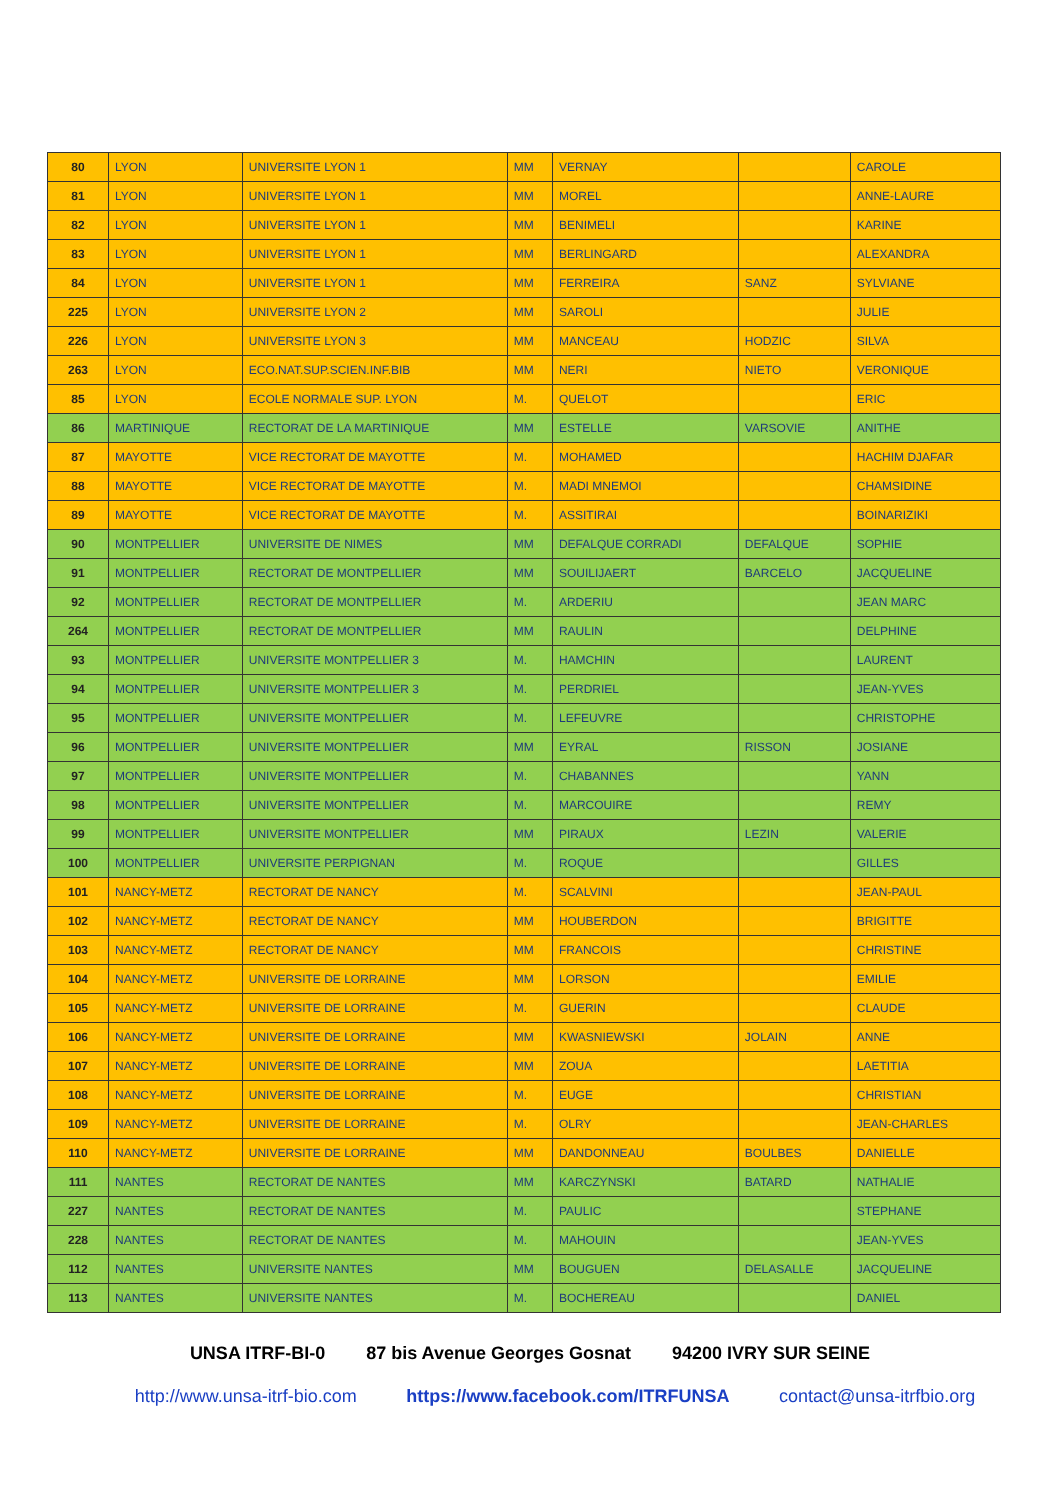| 80 | LYON | UNIVERSITE LYON 1 | MM | VERNAY | | CAROLE |
| 81 | LYON | UNIVERSITE LYON 1 | MM | MOREL | | ANNE-LAURE |
| 82 | LYON | UNIVERSITE LYON 1 | MM | BENIMELI | | KARINE |
| 83 | LYON | UNIVERSITE LYON 1 | MM | BERLINGARD | | ALEXANDRA |
| 84 | LYON | UNIVERSITE LYON 1 | MM | FERREIRA | SANZ | SYLVIANE |
| 225 | LYON | UNIVERSITE LYON 2 | MM | SAROLI | | JULIE |
| 226 | LYON | UNIVERSITE LYON 3 | MM | MANCEAU | HODZIC | SILVA |
| 263 | LYON | ECO.NAT.SUP.SCIEN.INF.BIB | MM | NERI | NIETO | VERONIQUE |
| 85 | LYON | ECOLE NORMALE SUP. LYON | M. | QUELOT | | ERIC |
| 86 | MARTINIQUE | RECTORAT DE LA MARTINIQUE | MM | ESTELLE | VARSOVIE | ANITHE |
| 87 | MAYOTTE | VICE RECTORAT DE MAYOTTE | M. | MOHAMED | | HACHIM DJAFAR |
| 88 | MAYOTTE | VICE RECTORAT DE MAYOTTE | M. | MADI MNEMOI | | CHAMSIDINE |
| 89 | MAYOTTE | VICE RECTORAT DE MAYOTTE | M. | ASSITIRAI | | BOINARIZIKI |
| 90 | MONTPELLIER | UNIVERSITE DE NIMES | MM | DEFALQUE CORRADI | DEFALQUE | SOPHIE |
| 91 | MONTPELLIER | RECTORAT DE MONTPELLIER | MM | SOUILIJAERT | BARCELO | JACQUELINE |
| 92 | MONTPELLIER | RECTORAT DE MONTPELLIER | M. | ARDERIU | | JEAN MARC |
| 264 | MONTPELLIER | RECTORAT DE MONTPELLIER | MM | RAULIN | | DELPHINE |
| 93 | MONTPELLIER | UNIVERSITE MONTPELLIER 3 | M. | HAMCHIN | | LAURENT |
| 94 | MONTPELLIER | UNIVERSITE MONTPELLIER 3 | M. | PERDRIEL | | JEAN-YVES |
| 95 | MONTPELLIER | UNIVERSITE MONTPELLIER | M. | LEFEUVRE | | CHRISTOPHE |
| 96 | MONTPELLIER | UNIVERSITE MONTPELLIER | MM | EYRAL | RISSON | JOSIANE |
| 97 | MONTPELLIER | UNIVERSITE MONTPELLIER | M. | CHABANNES | | YANN |
| 98 | MONTPELLIER | UNIVERSITE MONTPELLIER | M. | MARCOUIRE | | REMY |
| 99 | MONTPELLIER | UNIVERSITE MONTPELLIER | MM | PIRAUX | LEZIN | VALERIE |
| 100 | MONTPELLIER | UNIVERSITE PERPIGNAN | M. | ROQUE | | GILLES |
| 101 | NANCY-METZ | RECTORAT DE NANCY | M. | SCALVINI | | JEAN-PAUL |
| 102 | NANCY-METZ | RECTORAT DE NANCY | MM | HOUBERDON | | BRIGITTE |
| 103 | NANCY-METZ | RECTORAT DE NANCY | MM | FRANCOIS | | CHRISTINE |
| 104 | NANCY-METZ | UNIVERSITE DE LORRAINE | MM | LORSON | | EMILIE |
| 105 | NANCY-METZ | UNIVERSITE DE LORRAINE | M. | GUERIN | | CLAUDE |
| 106 | NANCY-METZ | UNIVERSITE DE LORRAINE | MM | KWASNIEWSKI | JOLAIN | ANNE |
| 107 | NANCY-METZ | UNIVERSITE DE LORRAINE | MM | ZOUA | | LAETITIA |
| 108 | NANCY-METZ | UNIVERSITE DE LORRAINE | M. | EUGE | | CHRISTIAN |
| 109 | NANCY-METZ | UNIVERSITE DE LORRAINE | M. | OLRY | | JEAN-CHARLES |
| 110 | NANCY-METZ | UNIVERSITE DE LORRAINE | MM | DANDONNEAU | BOULBES | DANIELLE |
| 111 | NANTES | RECTORAT DE NANTES | MM | KARCZYNSKI | BATARD | NATHALIE |
| 227 | NANTES | RECTORAT DE NANTES | M. | PAULIC | | STEPHANE |
| 228 | NANTES | RECTORAT DE NANTES | M. | MAHOUIN | | JEAN-YVES |
| 112 | NANTES | UNIVERSITE NANTES | MM | BOUGUEN | DELASALLE | JACQUELINE |
| 113 | NANTES | UNIVERSITE NANTES | M. | BOCHEREAU | | DANIEL |
UNSA ITRF-BI-0 87 bis Avenue Georges Gosnat 94200 IVRY SUR SEINE
http://www.unsa-itrf-bio.com https://www.facebook.com/ITRFUNSA contact@unsa-itrfbio.org